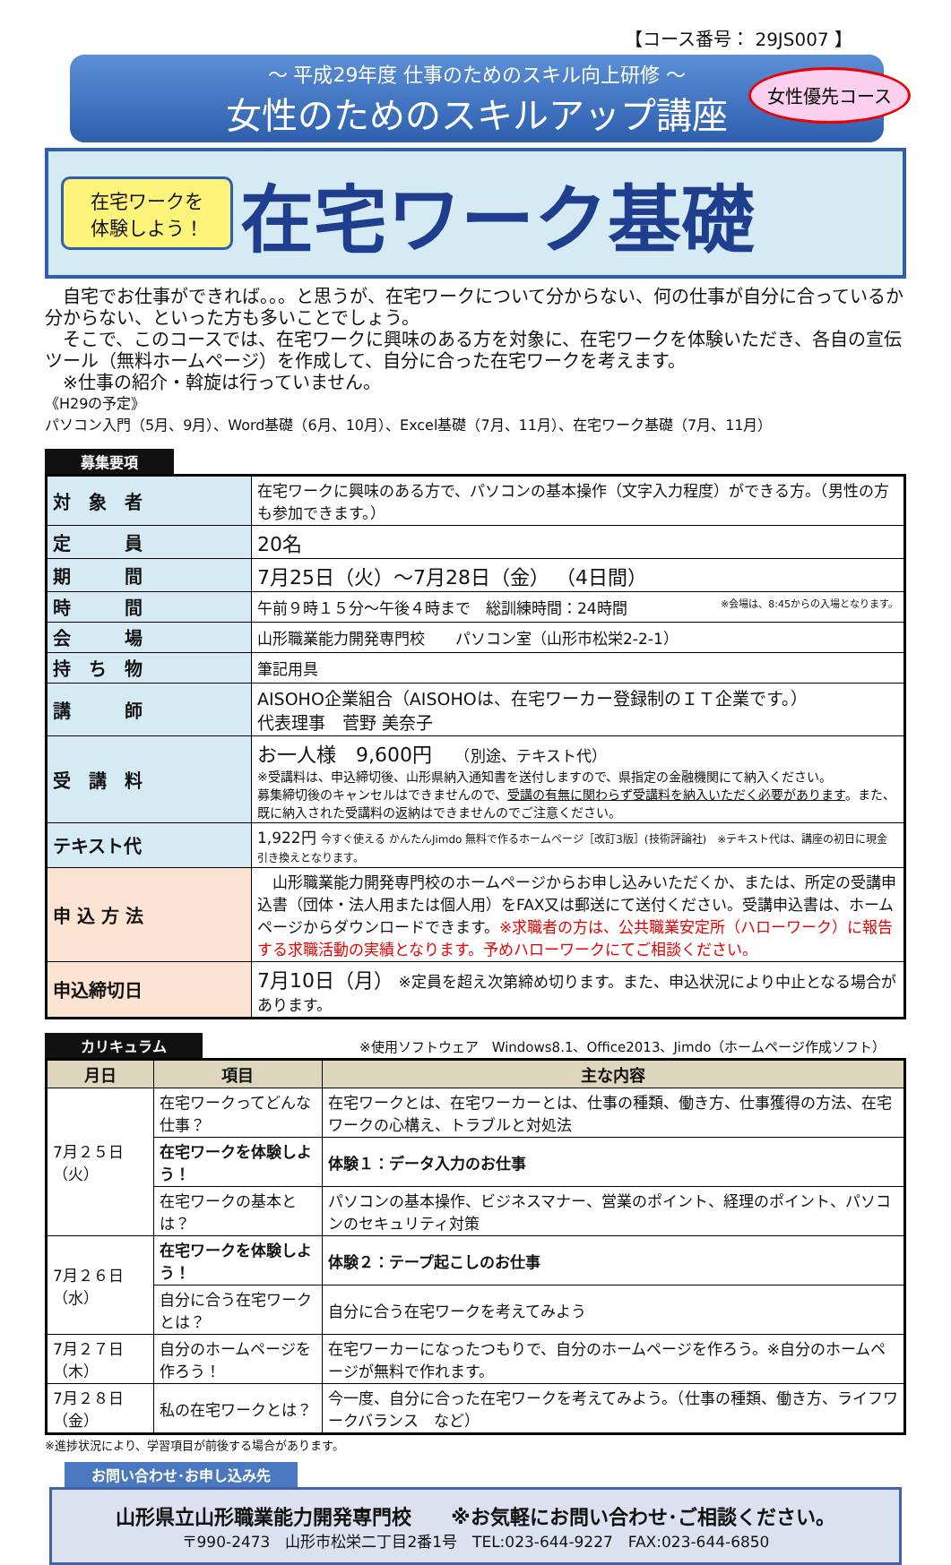【コース番号： 29JS007 】
～ 平成29年度 仕事のためのスキル向上研修 ～
女性のためのスキルアップ講座
女性優先コース
在宅ワークを
体験しよう！
在宅ワーク基礎
　自宅でお仕事ができれば。。。と思うが、在宅ワークについて分からない、何の仕事が自分に合っているか分からない、といった方も多いことでしょう。
　そこで、このコースでは、在宅ワークに興味のある方を対象に、在宅ワークを体験いただき、各自の宣伝ツール（無料ホームページ）を作成して、自分に合った在宅ワークを考えます。
　※仕事の紹介・斡旋は行っていません。
《H29の予定》
パソコン入門（5月、9月）、Word基礎（6月、10月）、Excel基礎（7月、11月）、在宅ワーク基礎（7月、11月）
募集要項
| 対 象 者 | 在宅ワークに興味のある方で、パソコンの基本操作（文字入力程度）ができる方。（男性の方も参加できます。） |
| 定 員 | 20名 |
| 期 間 | 7月25日（火）～7月28日（金） （4日間） |
| 時 間 | 午前９時１５分～午後４時まで 総訓練時間：24時間 ※会場は、8:45からの入場となります。 |
| 会 場 | 山形職業能力開発専門校 パソコン室（山形市松栄2-2-1） |
| 持 ち 物 | 筆記用具 |
| 講 師 | AISOHO企業組合（AISOHOは、在宅ワーカー登録制のＩＴ企業です。） 代表理事 菅野 美奈子 |
| 受 講 料 | お一人様 9,600円 （別途、テキスト代） ※受講料は、申込締切後、山形県納入通知書を送付しますので、県指定の金融機関にて納入ください。 募集締切後のキャンセルはできませんので、 受講の有無に関わらず受講料を納入いただく必要があります 。また、既に納入された受講料の返納はできませんのでご注意ください。 |
| テキスト代 | 1,922円 今すぐ使える かんたんJimdo 無料で作るホームページ［改訂3版］(技術評論社) ※テキスト代は、講座の初日に現金引き換えとなります。 |
| 申 込 方 法 | 山形職業能力開発専門校のホームページからお申し込みいただくか、または、所定の受講申込書（団体・法人用または個人用）をFAX又は郵送にて送付ください。受講申込書は、ホームページからダウンロードできます。 ※求職者の方は、公共職業安定所（ハローワーク）に報告する求職活動の実績となります。予めハローワークにてご相談ください。 |
| 申込締切日 | 7月10日（月） ※定員を超え次第締め切ります。また、申込状況により中止となる場合があります。 |
カリキュラム ※使用ソフトウェア　Windows8.1、Office2013、Jimdo（ホームページ作成ソフト）
| 月日 | 項目 | 主な内容 |
| --- | --- | --- |
| 7月２５日（火） | 在宅ワークってどんな仕事？ | 在宅ワークとは、在宅ワーカーとは、仕事の種類、働き方、仕事獲得の方法、在宅ワークの心構え、トラブルと対処法 |
| | 在宅ワークを体験しよう！ | 体験１：データ入力のお仕事 |
| | 在宅ワークの基本とは？ | パソコンの基本操作、ビジネスマナー、営業のポイント、経理のポイント、パソコンのセキュリティ対策 |
| 7月２６日（水） | 在宅ワークを体験しよう！ | 体験２：テープ起こしのお仕事 |
| | 自分に合う在宅ワークとは？ | 自分に合う在宅ワークを考えてみよう |
| 7月２７日（木） | 自分のホームページを作ろう！ | 在宅ワーカーになったつもりで、自分のホームページを作ろう。※自分のホームページが無料で作れます。 |
| 7月２８日（金） | | |
| | 私の在宅ワークとは？ | 今一度、自分に合った在宅ワークを考えてみよう。（仕事の種類、働き方、ライフワークバランス など） |
※進捗状況により、学習項目が前後する場合があります。
お問い合わせ･お申し込み先
山形県立山形職業能力開発専門校　　※お気軽にお問い合わせ･ご相談ください。
〒990-2473　山形市松栄二丁目2番1号　TEL:023-644-9227　FAX:023-644-6850